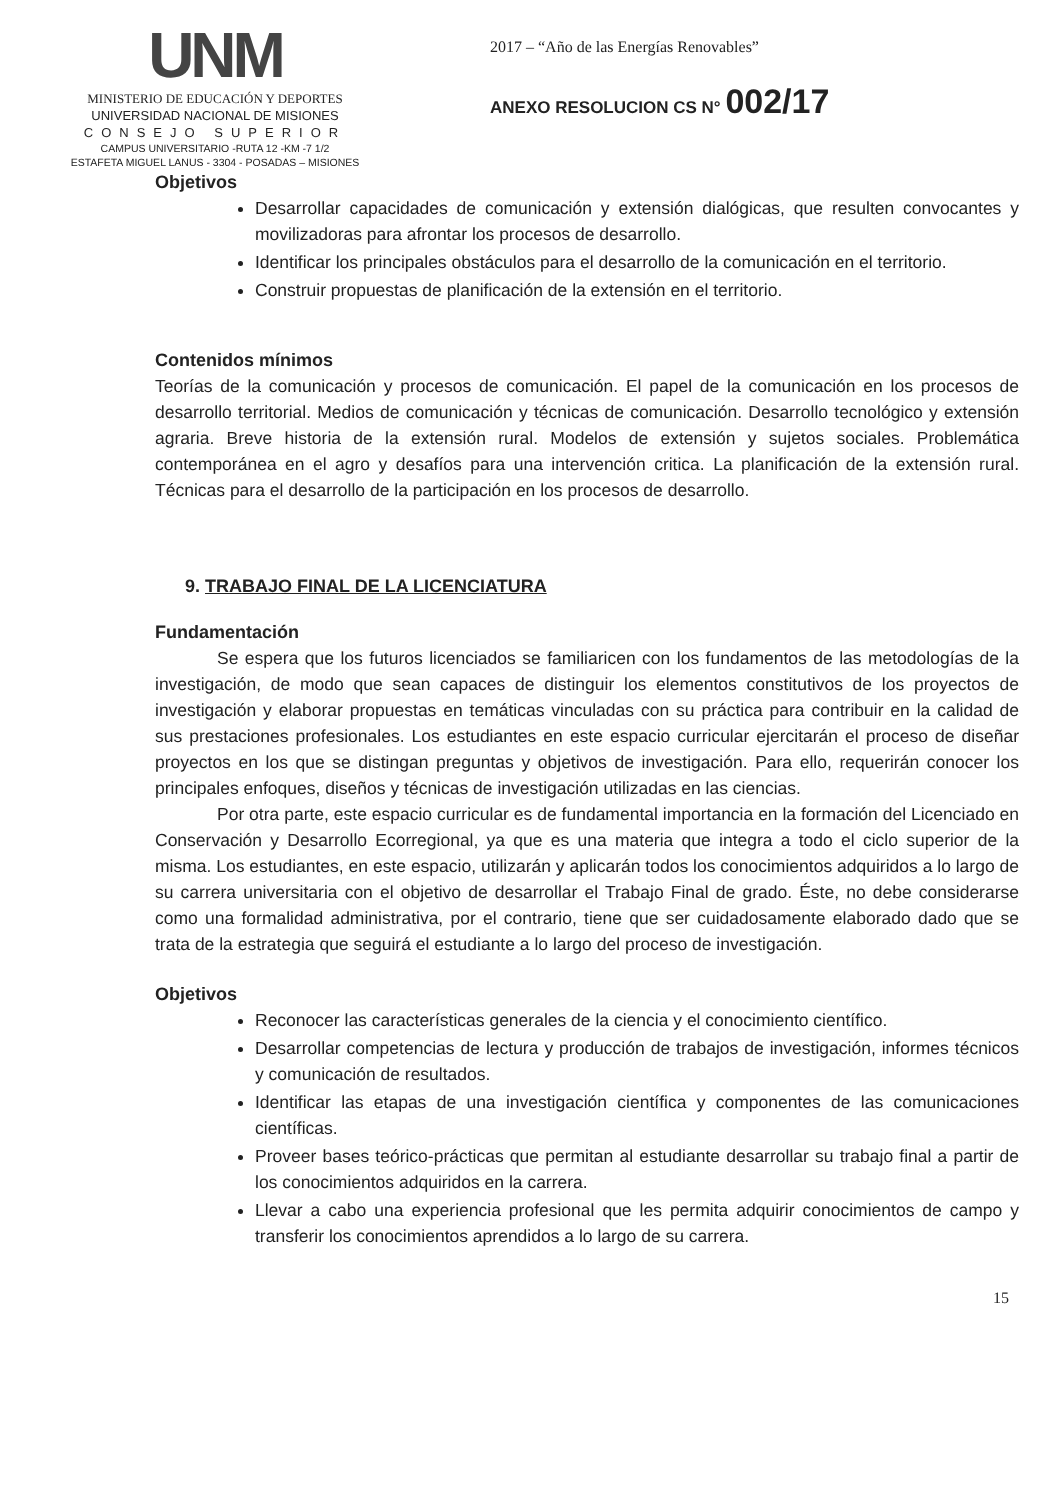UNM
MINISTERIO DE EDUCACIÓN Y DEPORTES
UNIVERSIDAD NACIONAL DE MISIONES
CONSEJO SUPERIOR
CAMPUS UNIVERSITARIO -RUTA 12 -KM -7 1/2
ESTAFETA MIGUEL LANUS - 3304 - POSADAS – MISIONES
2017 – “Año de las Energías Renovables”
ANEXO RESOLUCION CS N° 002/17
Objetivos
Desarrollar capacidades de comunicación y extensión dialógicas, que resulten convocantes y movilizadoras para afrontar los procesos de desarrollo.
Identificar los principales obstáculos para el desarrollo de la comunicación en el territorio.
Construir propuestas de planificación de la extensión en el territorio.
Contenidos mínimos
Teorías de la comunicación y procesos de comunicación. El papel de la comunicación en los procesos de desarrollo territorial. Medios de comunicación y técnicas de comunicación. Desarrollo tecnológico y extensión agraria. Breve historia de la extensión rural. Modelos de extensión y sujetos sociales. Problemática contemporánea en el agro y desafíos para una intervención critica. La planificación de la extensión rural. Técnicas para el desarrollo de la participación en los procesos de desarrollo.
9. TRABAJO FINAL DE LA LICENCIATURA
Fundamentación
Se espera que los futuros licenciados se familiaricen con los fundamentos de las metodologías de la investigación, de modo que sean capaces de distinguir los elementos constitutivos de los proyectos de investigación y elaborar propuestas en temáticas vinculadas con su práctica para contribuir en la calidad de sus prestaciones profesionales. Los estudiantes en este espacio curricular ejercitarán el proceso de diseñar proyectos en los que se distingan preguntas y objetivos de investigación. Para ello, requerirán conocer los principales enfoques, diseños y técnicas de investigación utilizadas en las ciencias.
Por otra parte, este espacio curricular es de fundamental importancia en la formación del Licenciado en Conservación y Desarrollo Ecorregional, ya que es una materia que integra a todo el ciclo superior de la misma. Los estudiantes, en este espacio, utilizarán y aplicarán todos los conocimientos adquiridos a lo largo de su carrera universitaria con el objetivo de desarrollar el Trabajo Final de grado. Éste, no debe considerarse como una formalidad administrativa, por el contrario, tiene que ser cuidadosamente elaborado dado que se trata de la estrategia que seguirá el estudiante a lo largo del proceso de investigación.
Objetivos
Reconocer las características generales de la ciencia y el conocimiento científico.
Desarrollar competencias de lectura y producción de trabajos de investigación, informes técnicos y comunicación de resultados.
Identificar las etapas de una investigación científica y componentes de las comunicaciones científicas.
Proveer bases teórico-prácticas que permitan al estudiante desarrollar su trabajo final a partir de los conocimientos adquiridos en la carrera.
Llevar a cabo una experiencia profesional que les permita adquirir conocimientos de campo y transferir los conocimientos aprendidos a lo largo de su carrera.
15